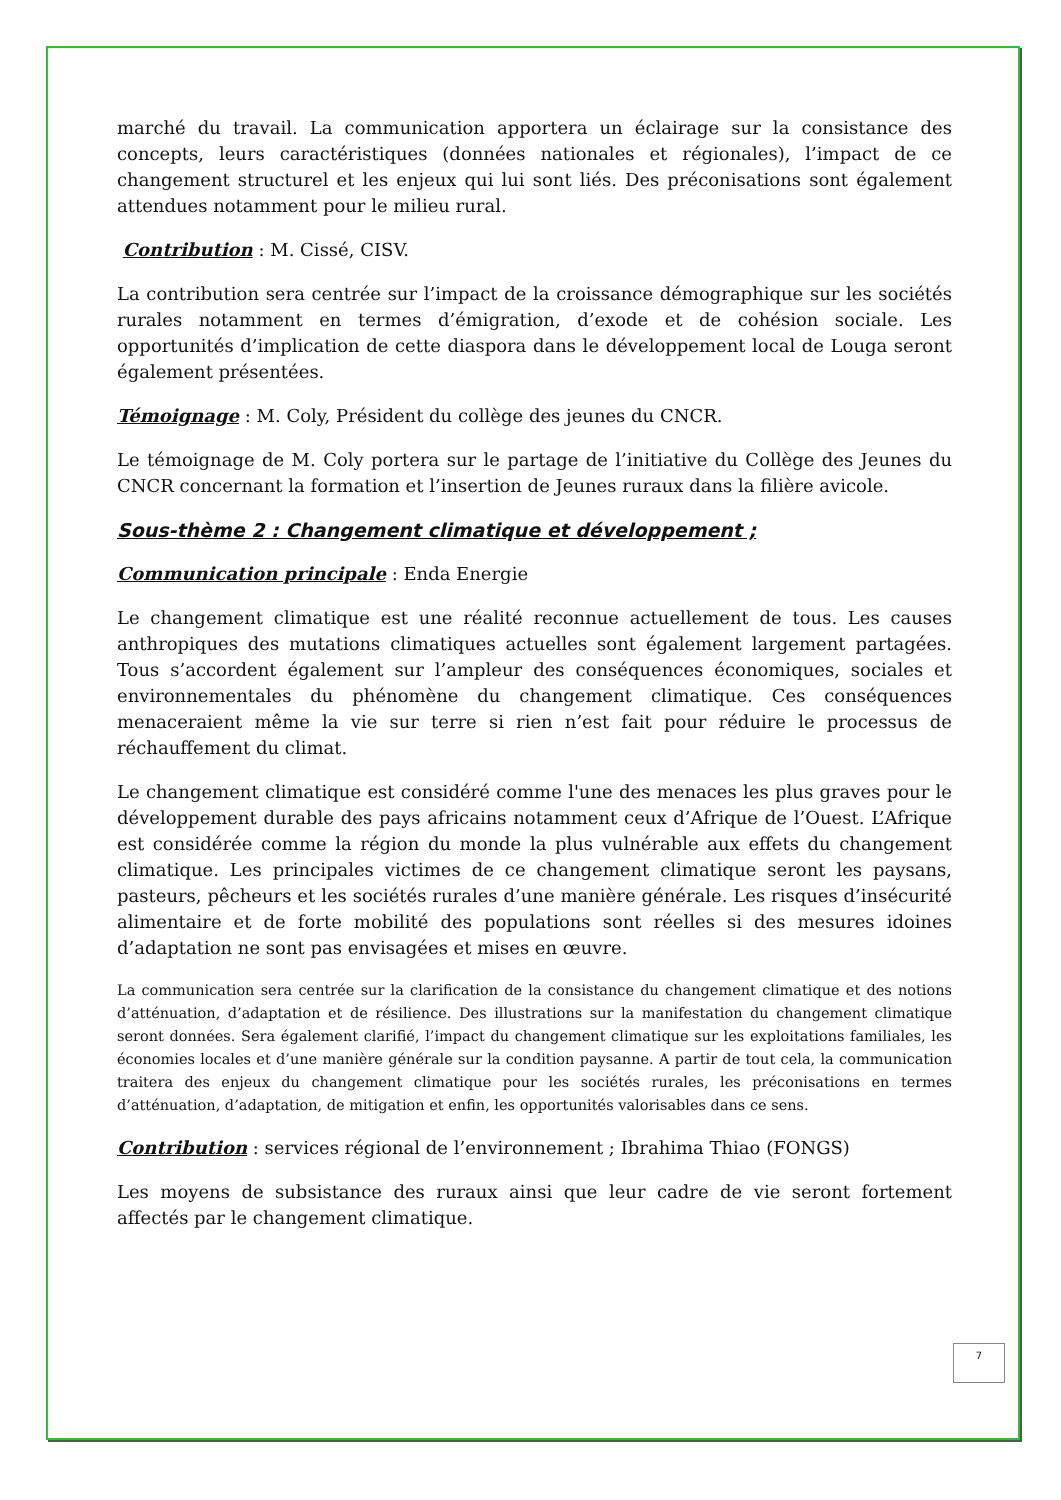marché du travail. La communication apportera un éclairage sur la consistance des concepts, leurs caractéristiques (données nationales et régionales), l’impact de ce changement structurel et les enjeux qui lui sont liés. Des préconisations sont également attendues notamment pour le milieu rural.
Contribution : M. Cissé, CISV.
La contribution sera centrée sur l’impact de la croissance démographique sur les sociétés rurales notamment en termes d’émigration, d’exode et de cohésion sociale. Les opportunités d’implication de cette diaspora dans le développement local de Louga seront également présentées.
Témoignage : M. Coly, Président du collège des jeunes du CNCR.
Le témoignage de M. Coly portera sur le partage de l’initiative du Collège des Jeunes du CNCR concernant la formation et l’insertion de Jeunes ruraux dans la filière avicole.
Sous-thème 2 : Changement climatique et développement ;
Communication principale : Enda Energie
Le changement climatique est une réalité reconnue actuellement de tous. Les causes anthropiques des mutations climatiques actuelles sont également largement partagées. Tous s’accordent également sur l’ampleur des conséquences économiques, sociales et environnementales du phénomène du changement climatique. Ces conséquences menaceraient même la vie sur terre si rien n’est fait pour réduire le processus de réchauffement du climat.
Le changement climatique est considéré comme l'une des menaces les plus graves pour le développement durable des pays africains notamment ceux d’Afrique de l’Ouest. L’Afrique est considérée comme la région du monde la plus vulnérable aux effets du changement climatique. Les principales victimes de ce changement climatique seront les paysans, pasteurs, pêcheurs et les sociétés rurales d’une manière générale. Les risques d’insécurité alimentaire et de forte mobilité des populations sont réelles si des mesures idoines d’adaptation ne sont pas envisagées et mises en œuvre.
La communication sera centrée sur la clarification de la consistance du changement climatique et des notions d’atténuation, d’adaptation et de résilience. Des illustrations sur la manifestation du changement climatique seront données. Sera également clarifié, l’impact du changement climatique sur les exploitations familiales, les économies locales et d’une manière générale sur la condition paysanne. A partir de tout cela, la communication traitera des enjeux du changement climatique pour les sociétés rurales, les préconisations en termes d’atténuation, d’adaptation, de mitigation et enfin, les opportunités valorisables dans ce sens.
Contribution : services régional de l’environnement ; Ibrahima Thiao (FONGS)
Les moyens de subsistance des ruraux ainsi que leur cadre de vie seront fortement affectés par le changement climatique.
7